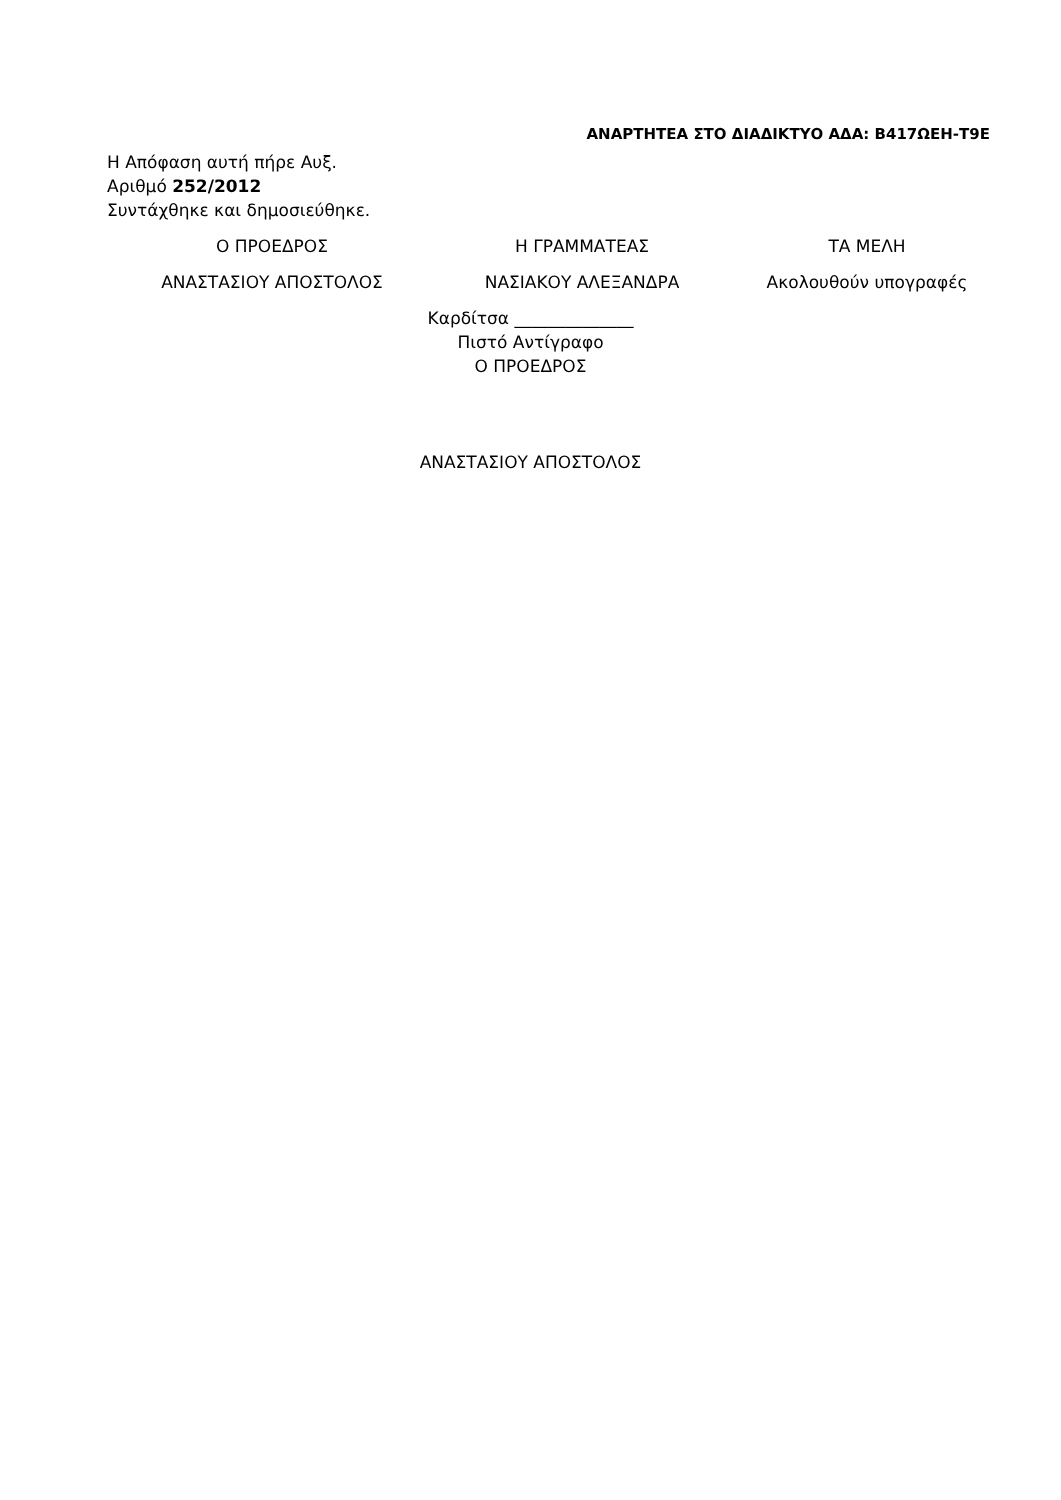ΑΝΑΡΤΗΤΕΑ ΣΤΟ ΔΙΑΔΙΚΤΥΟ ΑΔΑ: Β417ΩΕΗ-Τ9Ε
Η Απόφαση αυτή πήρε Αυξ.
Αριθμό 252/2012
Συντάχθηκε και δημοσιεύθηκε.
Ο ΠΡΟΕΔΡΟΣ Η ΓΡΑΜΜΑΤΕΑΣ ΤΑ ΜΕΛΗ
ΑΝΑΣΤΑΣΙΟΥ ΑΠΟΣΤΟΛΟΣ ΝΑΣΙΑΚΟΥ ΑΛΕΞΑΝΔΡΑ Ακολουθούν υπογραφές
Καρδίτσα ______________
Πιστό Αντίγραφο
Ο ΠΡΟΕΔΡΟΣ
ΑΝΑΣΤΑΣΙΟΥ ΑΠΟΣΤΟΛΟΣ